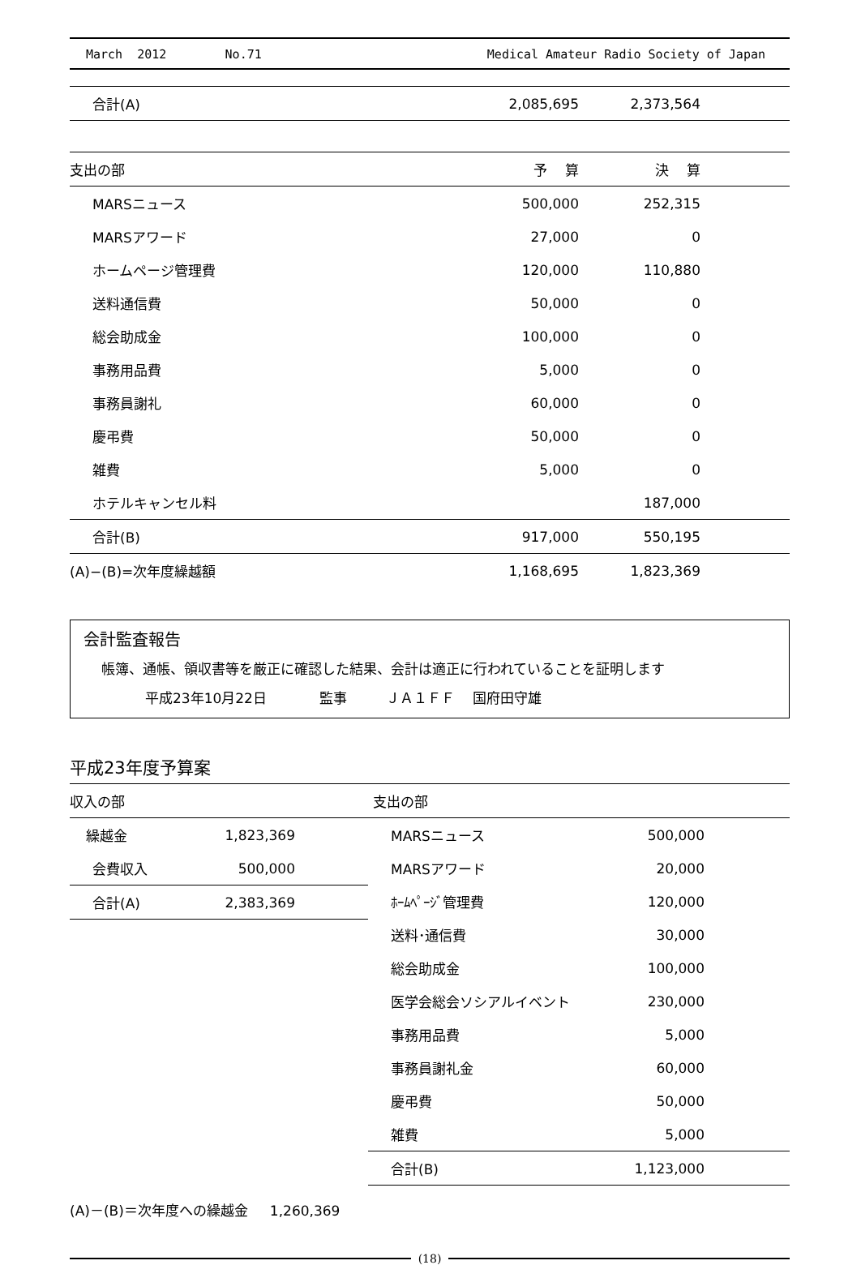March 2012 No.71 Medical Amateur Radio Society of Japan
| 合計(A) | 2,085,695 | 2,373,564 | |
| 支出の部 | 予 算 | 決 算 | |
| --- | --- | --- | --- |
| MARSニュース | 500,000 | 252,315 | |
| MARSアワード | 27,000 | 0 | |
| ホームページ管理費 | 120,000 | 110,880 | |
| 送料通信費 | 50,000 | 0 | |
| 総会助成金 | 100,000 | 0 | |
| 事務用品費 | 5,000 | 0 | |
| 事務員謝礼 | 60,000 | 0 | |
| 慶弔費 | 50,000 | 0 | |
| 雑費 | 5,000 | 0 | |
| ホテルキャンセル料 | | 187,000 | |
| 合計(B) | 917,000 | 550,195 | |
| (A)−(B)=次年度繰越額 | 1,168,695 | 1,823,369 | |
会計監査報告
帳簿、通帳、領収書等を厳正に確認した結果、会計は適正に行われていることを証明します
平成23年10月22日 監事 ＪＡ１ＦＦ 国府田守雄
平成23年度予算案
| 収入の部 | |
| --- | --- |
| 繰越金 | 1,823,369 |
| 会費収入 | 500,000 |
| 合計(A) | 2,383,369 |
| 支出の部 | |
| --- | --- |
| MARSニュース | 500,000 |
| MARSアワード | 20,000 |
| ﾎｰﾑﾍﾟｰｼﾞ管理費 | 120,000 |
| 送料･通信費 | 30,000 |
| 総会助成金 | 100,000 |
| 医学会総会ソシアルイベント | 230,000 |
| 事務用品費 | 5,000 |
| 事務員謝礼金 | 60,000 |
| 慶弔費 | 50,000 |
| 雑費 | 5,000 |
| 合計(B) | 1,123,000 |
(A)－(B)＝次年度への繰越金 1,260,369
(18)